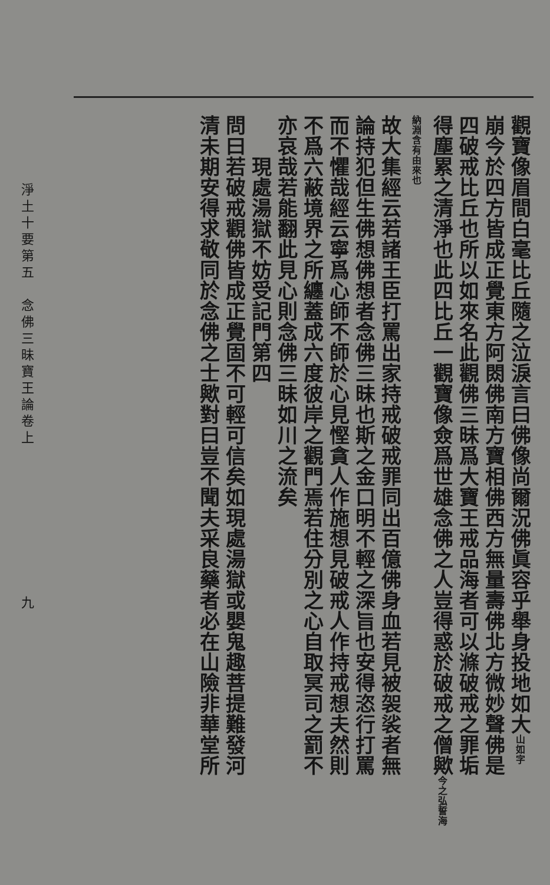觀寶像眉間白毫比丘隨之泣淚言曰佛像尚爾況佛眞容乎舉身投地如大山如字
崩今於四方皆成正覺東方阿閦佛南方寶相佛西方無量壽佛北方微妙聲佛是
四破戒比丘也所以如來名此觀佛三昧爲大寶王戒品海者可以滌破戒之罪垢
得塵累之清淨也此四比丘一觀寶像僉爲世雄念佛之人豈得惑於破戒之僧歟今之弘誓海納淵含有由來也
故大集經云若諸王臣打罵出家持戒破戒罪同出百億佛身血若見被袈裟者無
論持犯但生佛想佛想者念佛三昧也斯之金口明不輕之深旨也安得恣行打罵
而不懼哉經云寧爲心師不師於心見慳貪人作施想見破戒人作持戒想夫然則
不爲六蔽境界之所纏蓋成六度彼岸之觀門焉若住分別之心自取冥司之罰不
亦哀哉若能翻此見心則念佛三昧如川之流矣
　　現處湯獄不妨受記門第四
問曰若破戒觀佛皆成正覺固不可輕可信矣如現處湯獄或嬰鬼趣菩提難發河
清未期安得求敬同於念佛之士歟對曰豈不聞夫采良藥者必在山險非華堂所
淨土十要第五　念佛三昧寶王論卷上　　　　　　　　　九